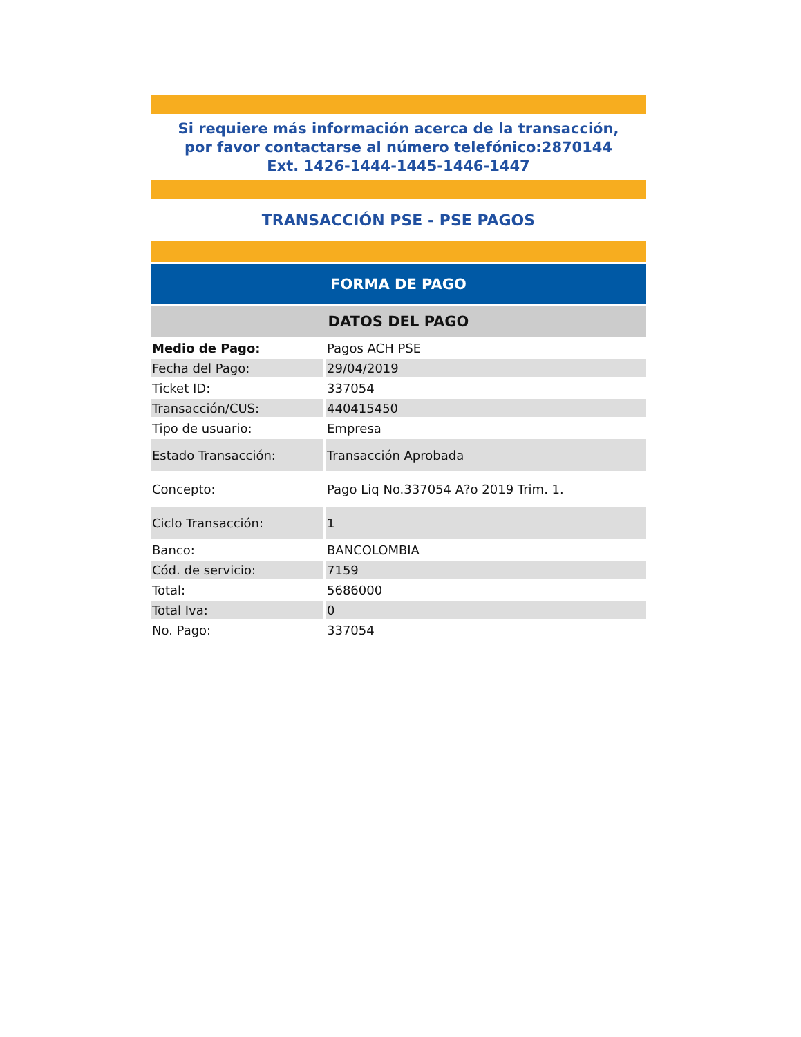Si requiere más información acerca de la transacción,
por favor contactarse al número telefónico:2870144
Ext. 1426-1444-1445-1446-1447
TRANSACCIÓN PSE - PSE PAGOS
FORMA DE PAGO
DATOS DEL PAGO
| Medio de Pago: | Pagos ACH PSE |
| Fecha del Pago: | 29/04/2019 |
| Ticket ID: | 337054 |
| Transacción/CUS: | 440415450 |
| Tipo de usuario: | Empresa |
| Estado Transacción: | Transacción Aprobada |
| Concepto: | Pago Liq No.337054 A?o 2019 Trim. 1. |
| Ciclo Transacción: | 1 |
| Banco: | BANCOLOMBIA |
| Cód. de servicio: | 7159 |
| Total: | 5686000 |
| Total Iva: | 0 |
| No. Pago: | 337054 |